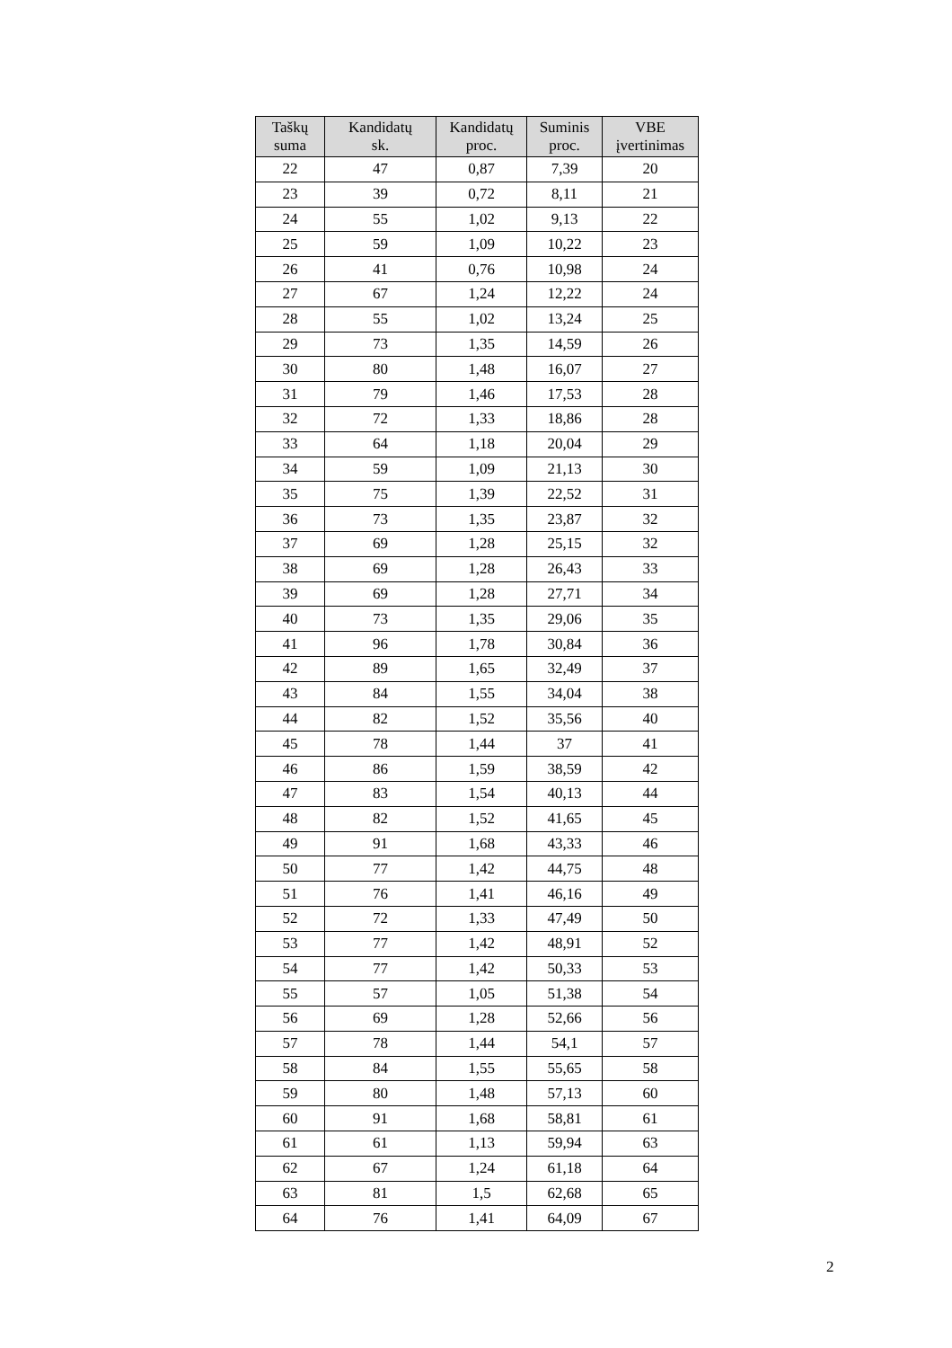| Taškų suma | Kandidatų sk. | Kandidatų proc. | Suminis proc. | VBE įvertinimas |
| --- | --- | --- | --- | --- |
| 22 | 47 | 0,87 | 7,39 | 20 |
| 23 | 39 | 0,72 | 8,11 | 21 |
| 24 | 55 | 1,02 | 9,13 | 22 |
| 25 | 59 | 1,09 | 10,22 | 23 |
| 26 | 41 | 0,76 | 10,98 | 24 |
| 27 | 67 | 1,24 | 12,22 | 24 |
| 28 | 55 | 1,02 | 13,24 | 25 |
| 29 | 73 | 1,35 | 14,59 | 26 |
| 30 | 80 | 1,48 | 16,07 | 27 |
| 31 | 79 | 1,46 | 17,53 | 28 |
| 32 | 72 | 1,33 | 18,86 | 28 |
| 33 | 64 | 1,18 | 20,04 | 29 |
| 34 | 59 | 1,09 | 21,13 | 30 |
| 35 | 75 | 1,39 | 22,52 | 31 |
| 36 | 73 | 1,35 | 23,87 | 32 |
| 37 | 69 | 1,28 | 25,15 | 32 |
| 38 | 69 | 1,28 | 26,43 | 33 |
| 39 | 69 | 1,28 | 27,71 | 34 |
| 40 | 73 | 1,35 | 29,06 | 35 |
| 41 | 96 | 1,78 | 30,84 | 36 |
| 42 | 89 | 1,65 | 32,49 | 37 |
| 43 | 84 | 1,55 | 34,04 | 38 |
| 44 | 82 | 1,52 | 35,56 | 40 |
| 45 | 78 | 1,44 | 37 | 41 |
| 46 | 86 | 1,59 | 38,59 | 42 |
| 47 | 83 | 1,54 | 40,13 | 44 |
| 48 | 82 | 1,52 | 41,65 | 45 |
| 49 | 91 | 1,68 | 43,33 | 46 |
| 50 | 77 | 1,42 | 44,75 | 48 |
| 51 | 76 | 1,41 | 46,16 | 49 |
| 52 | 72 | 1,33 | 47,49 | 50 |
| 53 | 77 | 1,42 | 48,91 | 52 |
| 54 | 77 | 1,42 | 50,33 | 53 |
| 55 | 57 | 1,05 | 51,38 | 54 |
| 56 | 69 | 1,28 | 52,66 | 56 |
| 57 | 78 | 1,44 | 54,1 | 57 |
| 58 | 84 | 1,55 | 55,65 | 58 |
| 59 | 80 | 1,48 | 57,13 | 60 |
| 60 | 91 | 1,68 | 58,81 | 61 |
| 61 | 61 | 1,13 | 59,94 | 63 |
| 62 | 67 | 1,24 | 61,18 | 64 |
| 63 | 81 | 1,5 | 62,68 | 65 |
| 64 | 76 | 1,41 | 64,09 | 67 |
2